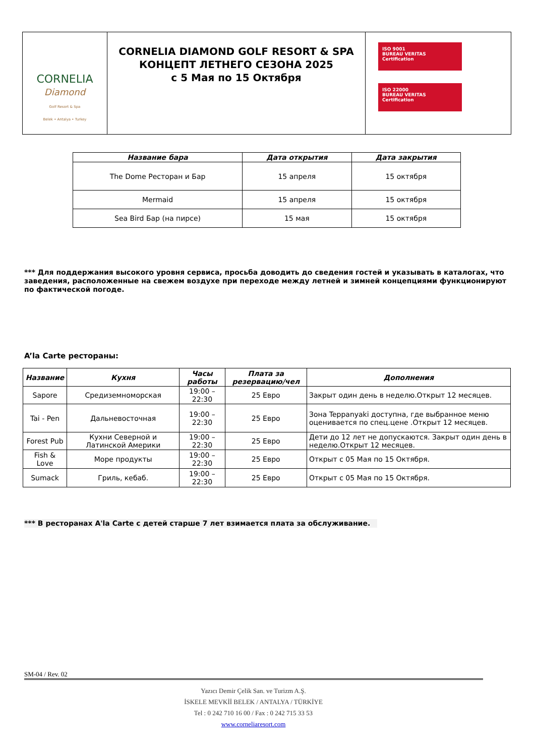| CORNELIA Diamond Golf Resort & Spa Belek • Antalya • Turkey | CORNELIA DIAMOND GOLF RESORT & SPA КОНЦЕПТ ЛЕТНЕГО СЕЗОНА 2025 с 5 Мая по 15 Октября | ISO 9001 BUREAU VERITAS Certification ISO 22000 BUREAU VERITAS Certification |
| Название бара | Дата открытия | Дата закрытия |
| --- | --- | --- |
| The Dome Ресторан и Бар | 15 апреля | 15 октября |
| Mermaid | 15 апреля | 15 октября |
| Sea Bird Бар (на пирсе) | 15 мая | 15 октября |
*** Для поддержания высокого уровня сервиса, просьба доводить до сведения гостей и указывать в каталогах, что заведения, расположенные на свежем воздухе при переходе между летней и зимней концепциями функционируют по фактической погоде.
A’la Carte рестораны:
| Название | Кухня | Часы работы | Плата за резервацию/чел | Дополнения |
| --- | --- | --- | --- | --- |
| Sapore | Средиземноморская | 19:00 – 22:30 | 25 Евро | Закрыт один день в неделю.Открыт 12 месяцев. |
| Tai - Pen | Дальневосточная | 19:00 – 22:30 | 25 Евро | Зона Teppanyaki доступна, где выбранное меню оценивается по спец.цене .Открыт 12 месяцев. |
| Forest Pub | Кухни Северной и Латинской Америки | 19:00 – 22:30 | 25 Евро | Дети до 12 лет не допускаются. Закрыт один день в неделю.Открыт 12 месяцев. |
| Fish & Love | Море продукты | 19:00 – 22:30 | 25 Евро | Открыт с 05 Мая по 15 Октября. |
| Sumack | Гриль, кебаб. | 19:00 – 22:30 | 25 Евро | Открыт с 05 Мая по 15 Октября. |
*** В ресторанах A'la Carte с детей старше 7 лет взимается плата за обслуживание.
SM-04 / Rev. 02
Yazıcı Demir Çelik San. ve Turizm A.Ş.
İSKELE MEVKİİ BELEK / ANTALYA / TÜRKİYE
Tel : 0 242 710 16 00 / Fax : 0 242 715 33 53
www.corneliaresort.com